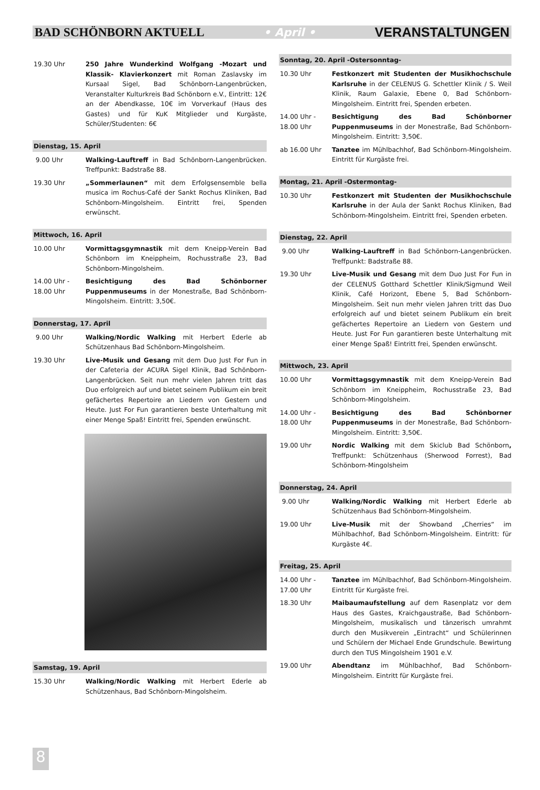BAD SCHÖNBORN AKTUELL • April • VERANSTALTUNGEN
19.30 Uhr 250 Jahre Wunderkind Wolfgang -Mozart und Klassik- Klavierkonzert mit Roman Zaslavsky im Kursaal Sigel, Bad Schönborn-Langenbrücken, Veranstalter Kulturkreis Bad Schönborn e.V., Eintritt: 12€ an der Abendkasse, 10€ im Vorverkauf (Haus des Gastes) und für KuK Mitglieder und Kurgäste, Schüler/Studenten: 6€
Dienstag, 15. April
9.00 Uhr Walking-Lauftreff in Bad Schönborn-Langenbrücken. Treffpunkt: Badstraße 88.
19.30 Uhr „Sommerlaunen“ mit dem Erfolgsensemble bella musica im Rochus-Café der Sankt Rochus Kliniken, Bad Schönborn-Mingolsheim. Eintritt frei, Spenden erwünscht.
Mittwoch, 16. April
10.00 Uhr Vormittagsgymnastik mit dem Kneipp-Verein Bad Schönborn im Kneippheim, Rochusstraße 23, Bad Schönborn-Mingolsheim.
14.00 Uhr -
18.00 Uhr
Besichtigung des Bad Schönborner Puppenmuseums in der Monestraße, Bad Schönborn-Mingolsheim. Eintritt: 3,50€.
Donnerstag, 17. April
9.00 Uhr Walking/Nordic Walking mit Herbert Ederle ab Schützenhaus Bad Schönborn-Mingolsheim.
19.30 Uhr Live-Musik und Gesang mit dem Duo Just For Fun in der Cafeteria der ACURA Sigel Klinik, Bad Schönborn-Langenbrücken. Seit nun mehr vielen Jahren tritt das Duo erfolgreich auf und bietet seinem Publikum ein breit gefächertes Repertoire an Liedern von Gestern und Heute. Just For Fun garantieren beste Unterhaltung mit einer Menge Spaß! Eintritt frei, Spenden erwünscht.
Samstag, 19. April
15.30 Uhr Walking/Nordic Walking mit Herbert Ederle ab Schützenhaus, Bad Schönborn-Mingolsheim.
Sonntag, 20. April -Ostersonntag-
10.30 Uhr Festkonzert mit Studenten der Musikhochschule Karlsruhe in der CELENUS G. Schettler Klinik / S. Weil Klinik, Raum Galaxie, Ebene 0, Bad Schönborn-Mingolsheim. Eintritt frei, Spenden erbeten.
14.00 Uhr -
18.00 Uhr
Besichtigung des Bad Schönborner Puppenmuseums in der Monestraße, Bad Schönborn-Mingolsheim. Eintritt: 3,50€.
ab 16.00 Uhr Tanztee im Mühlbachhof, Bad Schönborn-Mingolsheim. Eintritt für Kurgäste frei.
Montag, 21. April -Ostermontag-
10.30 Uhr Festkonzert mit Studenten der Musikhochschule Karlsruhe in der Aula der Sankt Rochus Kliniken, Bad Schönborn-Mingolsheim. Eintritt frei, Spenden erbeten.
Dienstag, 22. April
9.00 Uhr Walking-Lauftreff in Bad Schönborn-Langenbrücken. Treffpunkt: Badstraße 88.
19.30 Uhr Live-Musik und Gesang mit dem Duo Just For Fun in der CELENUS Gotthard Schettler Klinik/Sigmund Weil Klinik, Café Horizont, Ebene 5, Bad Schönborn-Mingolsheim. Seit nun mehr vielen Jahren tritt das Duo erfolgreich auf und bietet seinem Publikum ein breit gefächertes Repertoire an Liedern von Gestern und Heute. Just For Fun garantieren beste Unterhaltung mit einer Menge Spaß! Eintritt frei, Spenden erwünscht.
Mittwoch, 23. April
10.00 Uhr Vormittagsgymnastik mit dem Kneipp-Verein Bad Schönborn im Kneippheim, Rochusstraße 23, Bad Schönborn-Mingolsheim.
14.00 Uhr -
18.00 Uhr
Besichtigung des Bad Schönborner Puppenmuseums in der Monestraße, Bad Schönborn-Mingolsheim. Eintritt: 3,50€.
19.00 Uhr Nordic Walking mit dem Skiclub Bad Schönborn, Treffpunkt: Schützenhaus (Sherwood Forrest), Bad Schönborn-Mingolsheim
Donnerstag, 24. April
9.00 Uhr Walking/Nordic Walking mit Herbert Ederle ab Schützenhaus Bad Schönborn-Mingolsheim.
19.00 Uhr Live-Musik mit der Showband „Cherries“ im Mühlbachhof, Bad Schönborn-Mingolsheim. Eintritt: für Kurgäste 4€.
Freitag, 25. April
14.00 Uhr -
17.00 Uhr
Tanztee im Mühlbachhof, Bad Schönborn-Mingolsheim. Eintritt für Kurgäste frei.
18.30 Uhr Maibaumaufstellung auf dem Rasenplatz vor dem Haus des Gastes, Kraichgaustraße, Bad Schönborn-Mingolsheim, musikalisch und tänzerisch umrahmt durch den Musikverein „Eintracht“ und Schülerinnen und Schülern der Michael Ende Grundschule. Bewirtung durch den TUS Mingolsheim 1901 e.V.
19.00 Uhr Abendtanz im Mühlbachhof, Bad Schönborn-Mingolsheim. Eintritt für Kurgäste frei.
8